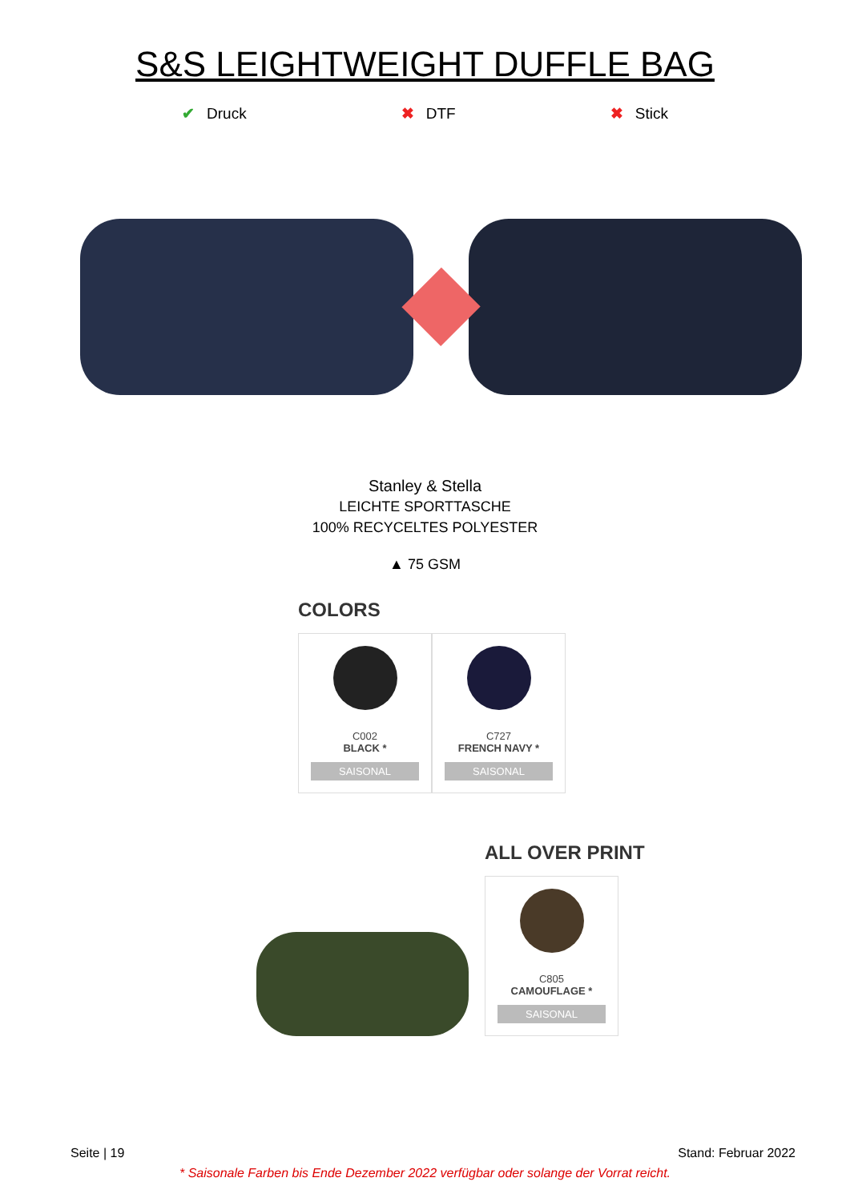S&S LEIGHTWEIGHT DUFFLE BAG
✔ Druck ✖ DTF ✖ Stick
Stanley & Stella
LEICHTE SPORTTASCHE
100% RECYCELTES POLYESTER
▲ 75 GSM
COLORS
C002
BLACK *
SAISONAL
C727
FRENCH NAVY *
SAISONAL
ALL OVER PRINT
C805
CAMOUFLAGE *
SAISONAL
Seite | 19 Stand: Februar 2022
* Saisonale Farben bis Ende Dezember 2022 verfügbar oder solange der Vorrat reicht.